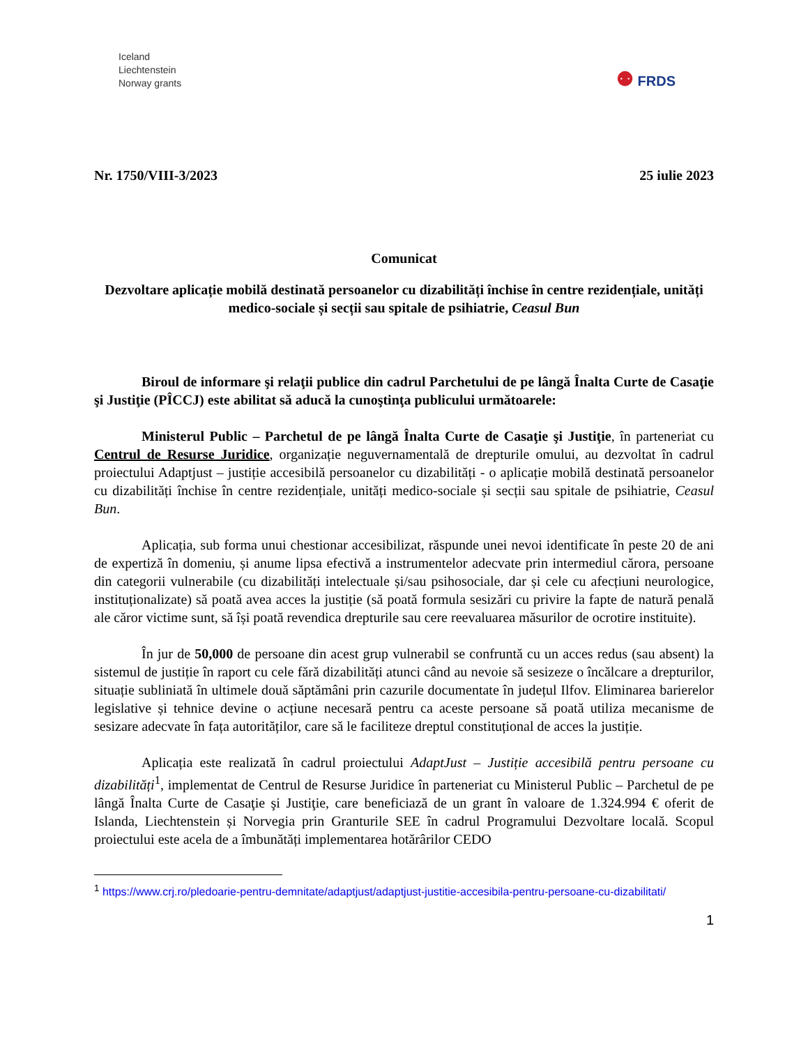Iceland
Liechtenstein
Norway grants
⚉ FRDS
Nr. 1750/VIII-3/2023 25 iulie 2023
Comunicat
Dezvoltare aplicație mobilă destinată persoanelor cu dizabilități închise în centre rezidențiale, unități medico-sociale și secții sau spitale de psihiatrie, Ceasul Bun
Biroul de informare şi relaţii publice din cadrul Parchetului de pe lângă Înalta Curte de Casaţie şi Justiţie (PÎCCJ) este abilitat să aducă la cunoştinţa publicului următoarele:
Ministerul Public – Parchetul de pe lângă Înalta Curte de Casaţie şi Justiţie, în parteneriat cu Centrul de Resurse Juridice, organizație neguvernamentală de drepturile omului, au dezvoltat în cadrul proiectului Adaptjust – justiție accesibilă persoanelor cu dizabilități - o aplicație mobilă destinată persoanelor cu dizabilități închise în centre rezidențiale, unități medico-sociale și secții sau spitale de psihiatrie, Ceasul Bun.
Aplicația, sub forma unui chestionar accesibilizat, răspunde unei nevoi identificate în peste 20 de ani de expertiză în domeniu, și anume lipsa efectivă a instrumentelor adecvate prin intermediul cărora, persoane din categorii vulnerabile (cu dizabilități intelectuale și/sau psihosociale, dar și cele cu afecțiuni neurologice, instituționalizate) să poată avea acces la justiție (să poată formula sesizări cu privire la fapte de natură penală ale căror victime sunt, să își poată revendica drepturile sau cere reevaluarea măsurilor de ocrotire instituite).
În jur de 50,000 de persoane din acest grup vulnerabil se confruntă cu un acces redus (sau absent) la sistemul de justiție în raport cu cele fără dizabilități atunci când au nevoie să sesizeze o încălcare a drepturilor, situație subliniată în ultimele două săptămâni prin cazurile documentate în județul Ilfov. Eliminarea barierelor legislative și tehnice devine o acțiune necesară pentru ca aceste persoane să poată utiliza mecanisme de sesizare adecvate în fața autorităților, care să le faciliteze dreptul constituțional de acces la justiție.
Aplicația este realizată în cadrul proiectului AdaptJust – Justiție accesibilă pentru persoane cu dizabilități<sup>1</sup>, implementat de Centrul de Resurse Juridice în parteneriat cu Ministerul Public – Parchetul de pe lângă Înalta Curte de Casaţie şi Justiţie, care beneficiază de un grant în valoare de 1.324.994 € oferit de Islanda, Liechtenstein și Norvegia prin Granturile SEE în cadrul Programului Dezvoltare locală. Scopul proiectului este acela de a îmbunătăți implementarea hotărârilor CEDO
<sup>1</sup> https://www.crj.ro/pledoarie-pentru-demnitate/adaptjust/adaptjust-justitie-accesibila-pentru-persoane-cu-dizabilitati/
1